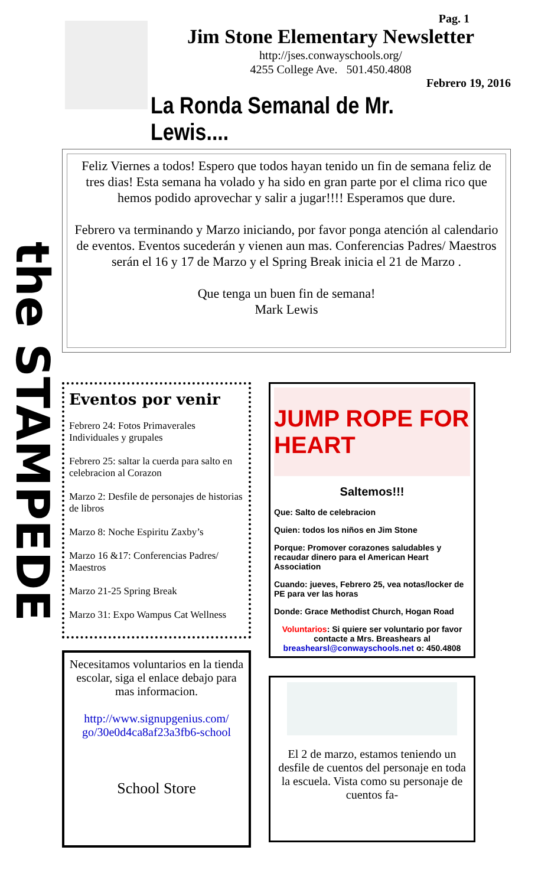the STAMPEDE
Pag. 1
Jim Stone Elementary Newsletter
http://jses.conwayschools.org/
4255 College Ave. 501.450.4808
Febrero 19, 2016
La Ronda Semanal de Mr. Lewis....
Feliz Viernes a todos! Espero que todos hayan tenido un fin de semana feliz de tres dias! Esta semana ha volado y ha sido en gran parte por el clima rico que hemos podido aprovechar y salir a jugar!!!! Esperamos que dure.
Febrero va terminando y Marzo iniciando, por favor ponga atención al calendario de eventos. Eventos sucederán y vienen aun mas. Conferencias Padres/ Maestros serán el 16 y 17 de Marzo y el Spring Break inicia el 21 de Marzo .
Que tenga un buen fin de semana!
Mark Lewis
Eventos por venir
Febrero 24: Fotos Primaverales Individuales y grupales
Febrero 25: saltar la cuerda para salto en celebracion al Corazon
Marzo 2: Desfile de personajes de historias de libros
Marzo 8: Noche Espiritu Zaxby’s
Marzo 16 &17: Conferencias Padres/ Maestros
Marzo 21-25 Spring Break
Marzo 31: Expo Wampus Cat Wellness
Necesitamos voluntarios en la tienda escolar, siga el enlace debajo para mas informacion.
http://www.signupgenius.com/ go/30e0d4ca8af23a3fb6-school
School Store
JUMP ROPE FOR HEART
Saltemos!!!
Que: Salto de celebracion
Quien: todos los niños en Jim Stone
Porque: Promover corazones saludables y recaudar dinero para el American Heart Association
Cuando: jueves, Febrero 25, vea notas/locker de PE para ver las horas
Donde: Grace Methodist Church, Hogan Road
Voluntarios: Si quiere ser voluntario por favor contacte a Mrs. Breashears al breashearsl@conwayschools.net o: 450.4808
El 2 de marzo, estamos teniendo un desfile de cuentos del personaje en toda la escuela. Vista como su personaje de cuentos fa-